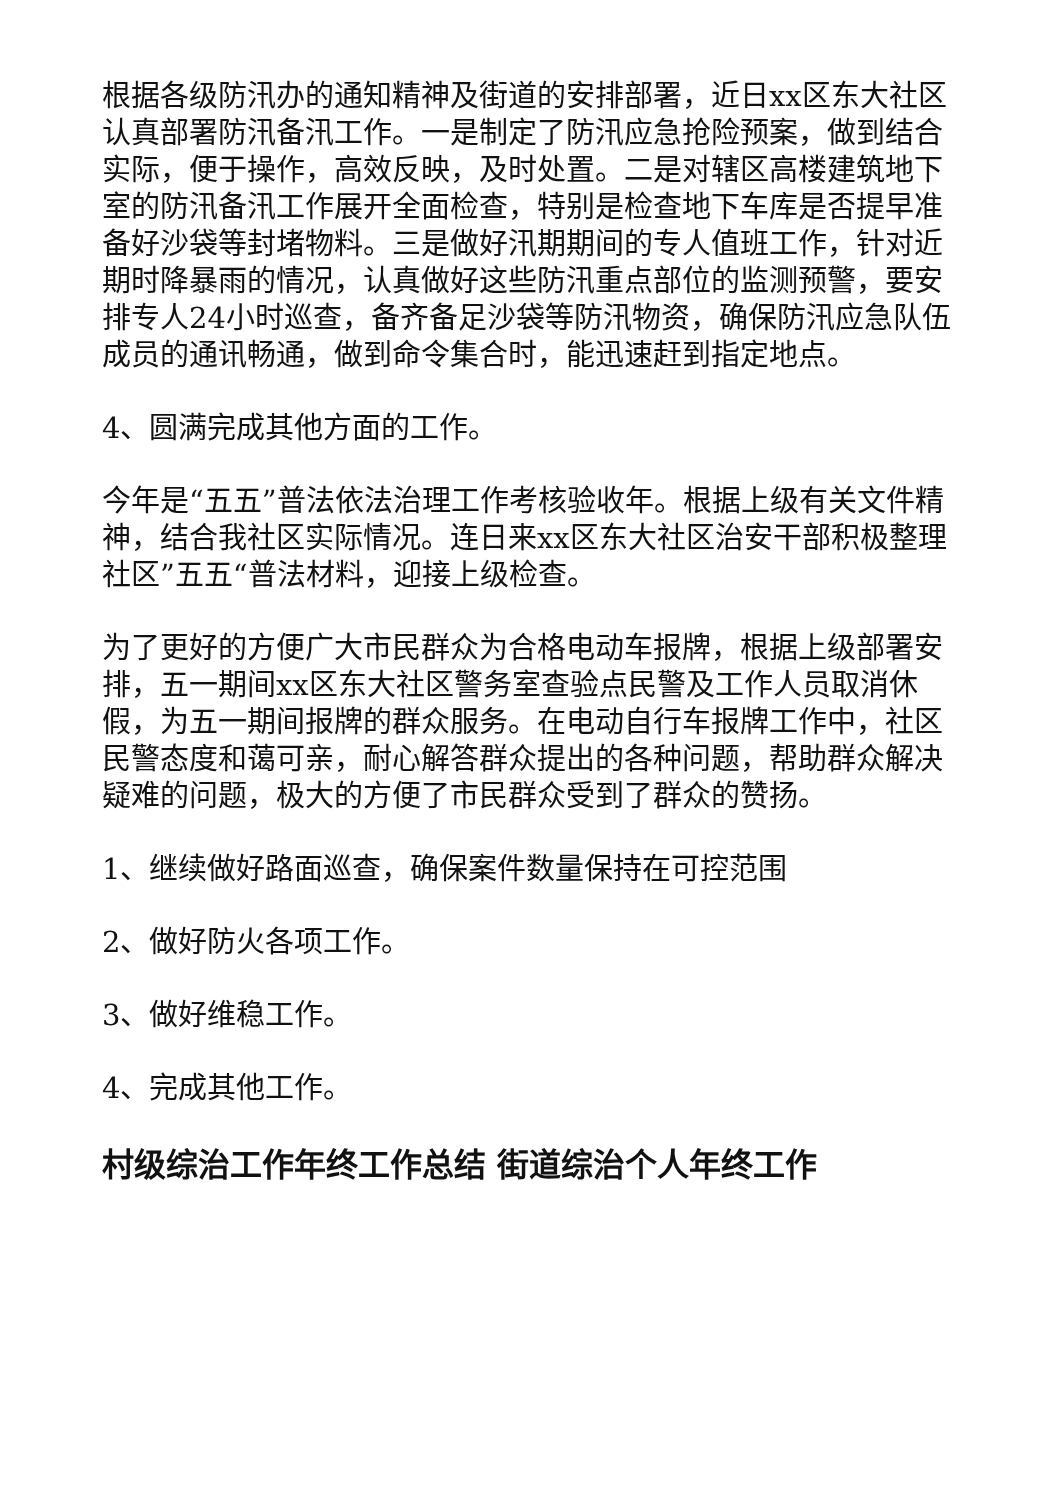根据各级防汛办的通知精神及街道的安排部署，近日xx区东大社区认真部署防汛备汛工作。一是制定了防汛应急抢险预案，做到结合实际，便于操作，高效反映，及时处置。二是对辖区高楼建筑地下室的防汛备汛工作展开全面检查，特别是检查地下车库是否提早准备好沙袋等封堵物料。三是做好汛期期间的专人值班工作，针对近期时降暴雨的情况，认真做好这些防汛重点部位的监测预警，要安排专人24小时巡查，备齐备足沙袋等防汛物资，确保防汛应急队伍成员的通讯畅通，做到命令集合时，能迅速赶到指定地点。
4、圆满完成其他方面的工作。
今年是“五五”普法依法治理工作考核验收年。根据上级有关文件精神，结合我社区实际情况。连日来xx区东大社区治安干部积极整理社区”五五“普法材料，迎接上级检查。
为了更好的方便广大市民群众为合格电动车报牌，根据上级部署安排，五一期间xx区东大社区警务室查验点民警及工作人员取消休假，为五一期间报牌的群众服务。在电动自行车报牌工作中，社区民警态度和蔼可亲，耐心解答群众提出的各种问题，帮助群众解决疑难的问题，极大的方便了市民群众受到了群众的赞扬。
1、继续做好路面巡查，确保案件数量保持在可控范围
2、做好防火各项工作。
3、做好维稳工作。
4、完成其他工作。
村级综治工作年终工作总结 街道综治个人年终工作